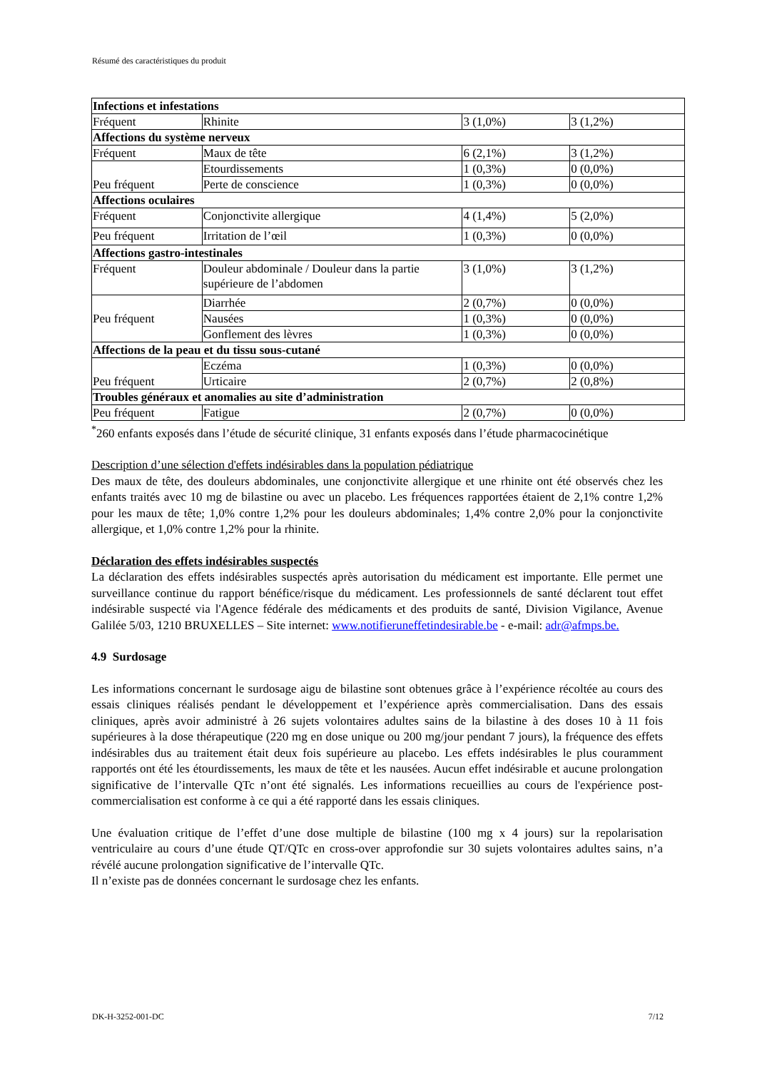Résumé des caractéristiques du produit
| Infections et infestations | | | |
| Fréquent | Rhinite | 3 (1,0%) | 3 (1,2%) |
| Affections du système nerveux | | | |
| Fréquent | Maux de tête | 6 (2,1%) | 3 (1,2%) |
| Peu fréquent | Etourdissements | 1 (0,3%) | 0 (0,0%) |
| | Perte de conscience | 1 (0,3%) | 0 (0,0%) |
| Affections oculaires | | | |
| Fréquent | Conjonctivite allergique | 4 (1,4%) | 5 (2,0%) |
| Peu fréquent | Irritation de l’œil | 1 (0,3%) | 0 (0,0%) |
| Affections gastro-intestinales | | | |
| Fréquent | Douleur abdominale / Douleur dans la partie supérieure de l’abdomen | 3 (1,0%) | 3 (1,2%) |
| Peu fréquent | Diarrhée | 2 (0,7%) | 0 (0,0%) |
| | Nausées | 1 (0,3%) | 0 (0,0%) |
| | Gonflement des lèvres | 1 (0,3%) | 0 (0,0%) |
| Affections de la peau et du tissu sous-cutané | | | |
| Peu fréquent | Eczéma | 1 (0,3%) | 0 (0,0%) |
| | Urticaire | 2 (0,7%) | 2 (0,8%) |
| Troubles généraux et anomalies au site d’administration | | | |
| Peu fréquent | Fatigue | 2 (0,7%) | 0 (0,0%) |
<sup>*</sup> 260 enfants exposés dans l’étude de sécurité clinique, 31 enfants exposés dans l’étude pharmacocinétique
Description d’une sélection d'effets indésirables dans la population pédiatrique
Des maux de tête, des douleurs abdominales, une conjonctivite allergique et une rhinite ont été observés chez les enfants traités avec 10 mg de bilastine ou avec un placebo. Les fréquences rapportées étaient de 2,1% contre 1,2% pour les maux de tête; 1,0% contre 1,2% pour les douleurs abdominales; 1,4% contre 2,0% pour la conjonctivite allergique, et 1,0% contre 1,2% pour la rhinite.
Déclaration des effets indésirables suspectés
La déclaration des effets indésirables suspectés après autorisation du médicament est importante. Elle permet une surveillance continue du rapport bénéfice/risque du médicament. Les professionnels de santé déclarent tout effet indésirable suspecté via l'Agence fédérale des médicaments et des produits de santé, Division Vigilance, Avenue Galilée 5/03, 1210 BRUXELLES – Site internet: www.notifieruneffetindesirable.be - e-mail: adr@afmps.be.
4.9 Surdosage
Les informations concernant le surdosage aigu de bilastine sont obtenues grâce à l’expérience récoltée au cours des essais cliniques réalisés pendant le développement et l’expérience après commercialisation. Dans des essais cliniques, après avoir administré à 26 sujets volontaires adultes sains de la bilastine à des doses 10 à 11 fois supérieures à la dose thérapeutique (220 mg en dose unique ou 200 mg/jour pendant 7 jours), la fréquence des effets indésirables dus au traitement était deux fois supérieure au placebo. Les effets indésirables le plus couramment rapportés ont été les étourdissements, les maux de tête et les nausées. Aucun effet indésirable et aucune prolongation significative de l’intervalle QTc n’ont été signalés. Les informations recueillies au cours de l'expérience post-commercialisation est conforme à ce qui a été rapporté dans les essais cliniques.
Une évaluation critique de l’effet d’une dose multiple de bilastine (100 mg x 4 jours) sur la repolarisation ventriculaire au cours d’une étude QT/QTc en cross-over approfondie sur 30 sujets volontaires adultes sains, n’a révélé aucune prolongation significative de l’intervalle QTc.
Il n’existe pas de données concernant le surdosage chez les enfants.
DK-H-3252-001-DC 7/12